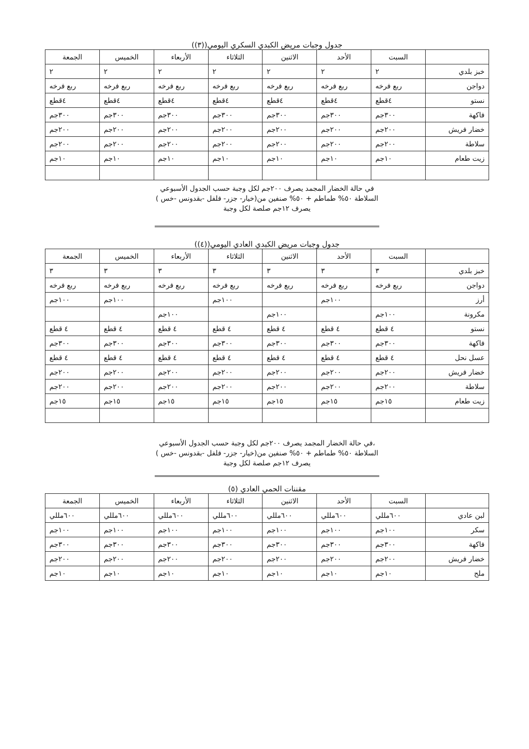جدول وجبات مريض الكبدي السكري اليومي((٣))
| | السبت | الأحد | الاثنين | الثلاثاء | الأربعاء | الخميس | الجمعة |
| --- | --- | --- | --- | --- | --- | --- | --- |
| خبز بلدي | ٢ | ٢ | ٢ | ٢ | ٢ | ٢ | ٢ |
| دواجن | ربع فرخه | ربع فرخه | ربع فرخه | ربع فرخه | ربع فرخه | ربع فرخه | ربع فرخه |
| نستو | ٤قطع | ٤قطع | ٤قطع | ٤قطع | ٤قطع | ٤قطع | ٤قطع |
| فاكهة | ٣٠٠جم | ٣٠٠جم | ٣٠٠جم | ٣٠٠جم | ٣٠٠جم | ٣٠٠جم | ٣٠٠جم |
| خضار فريش | ٢٠٠جم | ٢٠٠جم | ٢٠٠جم | ٢٠٠جم | ٢٠٠جم | ٢٠٠جم | ٢٠٠جم |
| سلاطة | ٢٠٠جم | ٢٠٠جم | ٢٠٠جم | ٢٠٠جم | ٢٠٠جم | ٢٠٠جم | ٢٠٠جم |
| زيت طعام | ١٠جم | ١٠جم | ١٠جم | ١٠جم | ١٠جم | ١٠جم | ١٠جم |
في حالة الخضار المجمد يصرف ٢٠٠جم لكل وجبة حسب الجدول الأسبوعي
السلاطة ٥٠% طماطم + ٥٠% صنفين من(خيار- جزر- فلفل -بقدونس -خس )
يصرف ١٢جم صلصة لكل وجبة
جدول وجبات مريض الكبدي العادي اليومي((٤))
| | السبت | الأحد | الاثنين | الثلاثاء | الأربعاء | الخميس | الجمعة |
| --- | --- | --- | --- | --- | --- | --- | --- |
| خبز بلدي | ٣ | ٣ | ٣ | ٣ | ٣ | ٣ | ٣ |
| دواجن | ربع فرخه | ربع فرخه | ربع فرخه | ربع فرخه | ربع فرخه | ربع فرخه | ربع فرخه |
| أرز | | ١٠٠جم | | ١٠٠جم | | ١٠٠جم | ١٠٠جم |
| مكرونة | ١٠٠جم | | ١٠٠جم | | ١٠٠جم | | |
| نستو | ٤ قطع | ٤ قطع | ٤ قطع | ٤ قطع | ٤ قطع | ٤ قطع | ٤ قطع |
| فاكهة | ٣٠٠جم | ٣٠٠جم | ٣٠٠جم | ٣٠٠جم | ٣٠٠جم | ٣٠٠جم | ٣٠٠جم |
| عسل نحل | ٤ قطع | ٤ قطع | ٤ قطع | ٤ قطع | ٤ قطع | ٤ قطع | ٤ قطع |
| خضار فريش | ٢٠٠جم | ٢٠٠جم | ٢٠٠جم | ٢٠٠جم | ٢٠٠جم | ٢٠٠جم | ٢٠٠جم |
| سلاطة | ٢٠٠جم | ٢٠٠جم | ٢٠٠جم | ٢٠٠جم | ٢٠٠جم | ٢٠٠جم | ٢٠٠جم |
| زيت طعام | ١٥جم | ١٥جم | ١٥جم | ١٥جم | ١٥جم | ١٥جم | ١٥جم |
،في حالة الخضار المجمد يصرف ٢٠٠جم لكل وجبة حسب الجدول الأسبوعي
السلاطة ٥٠% طماطم + ٥٠% صنفين من(خيار- جزر- فلفل -بقدونس -خس )
يصرف ١٢جم صلصة لكل وجبة
مقننات الحمي العادي (٥)
| | السبت | الأحد | الاثنين | الثلاثاء | الأربعاء | الخميس | الجمعة |
| --- | --- | --- | --- | --- | --- | --- | --- |
| لبن عادي | ٦٠٠مللي | ٦٠٠مللي | ٦٠٠مللي | ٦٠٠مللي | ٦٠٠مللي | ٦٠٠مللي | ٦٠٠مللي |
| سكر | ١٠٠جم | ١٠٠جم | ١٠٠جم | ١٠٠جم | ١٠٠جم | ١٠٠جم | ١٠٠جم |
| فاكهة | ٣٠٠جم | ٣٠٠جم | ٣٠٠جم | ٣٠٠جم | ٣٠٠جم | ٣٠٠جم | ٣٠٠جم |
| خضار فريش | ٢٠٠جم | ٢٠٠جم | ٢٠٠جم | ٢٠٠جم | ٢٠٠جم | ٢٠٠جم | ٢٠٠جم |
| ملح | ١٠جم | ١٠جم | ١٠جم | ١٠جم | ١٠جم | ١٠جم | ١٠جم |